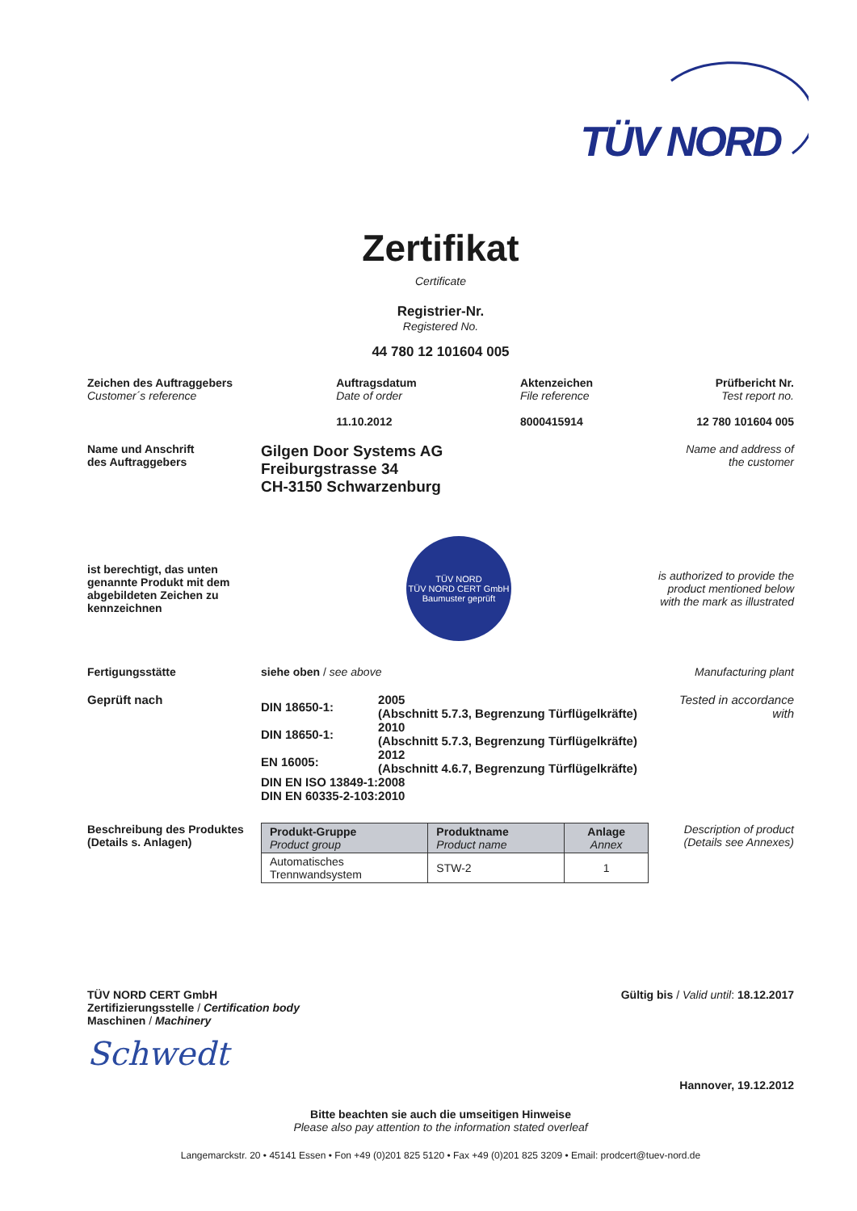TÜV NORD
Zertifikat
Certificate
Registrier-Nr.
Registered No.
44 780 12 101604 005
Zeichen des Auftraggebers
Customer´s reference
Auftragsdatum
Date of order
11.10.2012
Aktenzeichen
File reference
8000415914
Prüfbericht Nr.
Test report no.
12 780 101604 005
Name und Anschrift
des Auftraggebers
Gilgen Door Systems AG
Freiburgstrasse 34
CH-3150 Schwarzenburg
Name and address of
the customer
ist berechtigt, das unten genannte Produkt mit dem abgebildeten Zeichen zu kennzeichnen
TÜV NORD
TÜV NORD CERT GmbH
Baumuster geprüft
is authorized to provide the product mentioned below with the mark as illustrated
Fertigungsstätte
siehe oben / see above
Manufacturing plant
Geprüft nach
| DIN 18650-1: | 2005 (Abschnitt 5.7.3, Begrenzung Türflügelkräfte) |
| DIN 18650-1: | 2010 (Abschnitt 5.7.3, Begrenzung Türflügelkräfte) |
| EN 16005: | 2012 (Abschnitt 4.6.7, Begrenzung Türflügelkräfte) |
| DIN EN ISO 13849-1: | 2008 |
| DIN EN 60335-2-103: | 2010 |
Tested in accordance with
Beschreibung des Produktes
(Details s. Anlagen)
| Produkt-Gruppe Product group | Produktname Product name | Anlage Annex |
| --- | --- | --- |
| Automatisches Trennwandsystem | STW-2 | 1 |
Description of product
(Details see Annexes)
TÜV NORD CERT GmbH
Zertifizierungsstelle / Certification body
Maschinen / Machinery
Schwedt
Gültig bis / Valid until: 18.12.2017
Hannover, 19.12.2012
Bitte beachten sie auch die umseitigen Hinweise
Please also pay attention to the information stated overleaf
Langemarckstr. 20 • 45141 Essen • Fon +49 (0)201 825 5120 • Fax +49 (0)201 825 3209 • Email: prodcert@tuev-nord.de